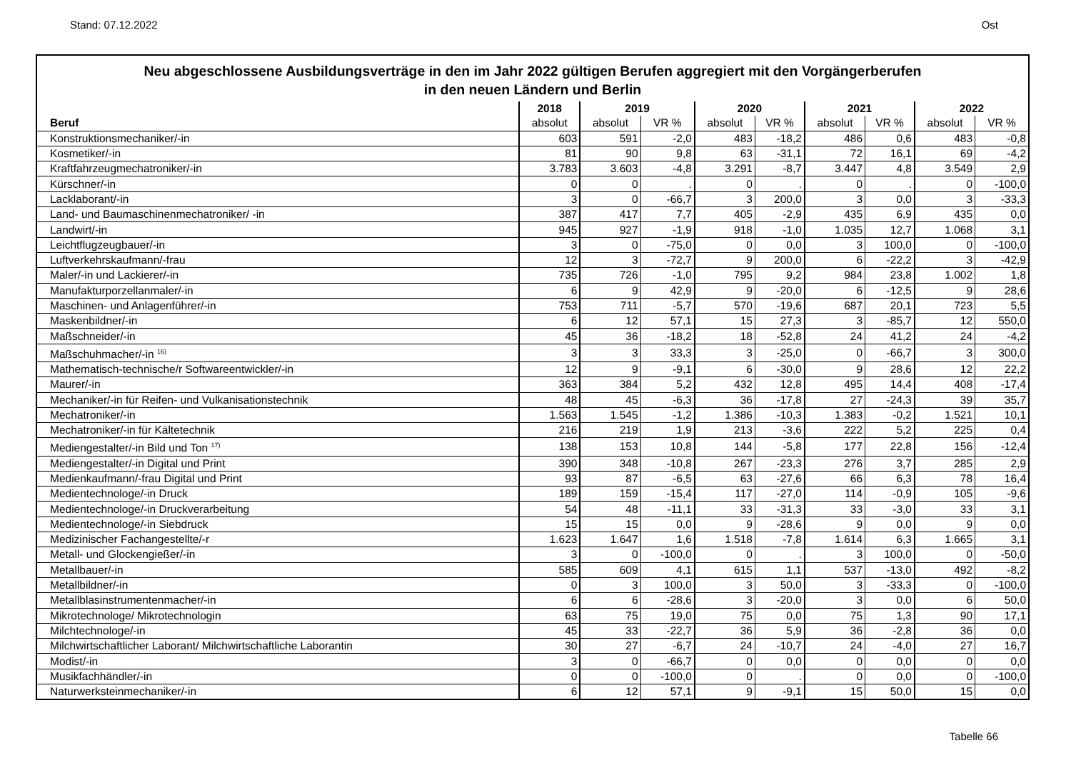Stand: 07.12.2022 Ost
Neu abgeschlossene Ausbildungsverträge in den im Jahr 2022 gültigen Berufen aggregiert mit den Vorgängerberufen
in den neuen Ländern und Berlin
| | 2018 | 2019 | | 2020 | | 2021 | | 2022 | |
| --- | --- | --- | --- | --- | --- | --- | --- | --- | --- |
| Beruf | absolut | absolut | VR % | absolut | VR % | absolut | VR % | absolut | VR % |
| Konstruktionsmechaniker/-in | 603 | 591 | -2,0 | 483 | -18,2 | 486 | 0,6 | 483 | -0,8 |
| Kosmetiker/-in | 81 | 90 | 9,8 | 63 | -31,1 | 72 | 16,1 | 69 | -4,2 |
| Kraftfahrzeugmechatroniker/-in | 3.783 | 3.603 | -4,8 | 3.291 | -8,7 | 3.447 | 4,8 | 3.549 | 2,9 |
| Kürschner/-in | 0 | 0 | . | 0 | . | 0 | . | 0 | -100,0 |
| Lacklaborant/-in | 3 | 0 | -66,7 | 3 | 200,0 | 3 | 0,0 | 3 | -33,3 |
| Land- und Baumaschinenmechatroniker/ -in | 387 | 417 | 7,7 | 405 | -2,9 | 435 | 6,9 | 435 | 0,0 |
| Landwirt/-in | 945 | 927 | -1,9 | 918 | -1,0 | 1.035 | 12,7 | 1.068 | 3,1 |
| Leichtflugzeugbauer/-in | 3 | 0 | -75,0 | 0 | 0,0 | 3 | 100,0 | 0 | -100,0 |
| Luftverkehrskaufmann/-frau | 12 | 3 | -72,7 | 9 | 200,0 | 6 | -22,2 | 3 | -42,9 |
| Maler/-in und Lackierer/-in | 735 | 726 | -1,0 | 795 | 9,2 | 984 | 23,8 | 1.002 | 1,8 |
| Manufakturporzellanmaler/-in | 6 | 9 | 42,9 | 9 | -20,0 | 6 | -12,5 | 9 | 28,6 |
| Maschinen- und Anlagenführer/-in | 753 | 711 | -5,7 | 570 | -19,6 | 687 | 20,1 | 723 | 5,5 |
| Maskenbildner/-in | 6 | 12 | 57,1 | 15 | 27,3 | 3 | -85,7 | 12 | 550,0 |
| Maßschneider/-in | 45 | 36 | -18,2 | 18 | -52,8 | 24 | 41,2 | 24 | -4,2 |
| Maßschuhmacher/-in <sup>16)</sup> | 3 | 3 | 33,3 | 3 | -25,0 | 0 | -66,7 | 3 | 300,0 |
| Mathematisch-technische/r Softwareentwickler/-in | 12 | 9 | -9,1 | 6 | -30,0 | 9 | 28,6 | 12 | 22,2 |
| Maurer/-in | 363 | 384 | 5,2 | 432 | 12,8 | 495 | 14,4 | 408 | -17,4 |
| Mechaniker/-in für Reifen- und Vulkanisationstechnik | 48 | 45 | -6,3 | 36 | -17,8 | 27 | -24,3 | 39 | 35,7 |
| Mechatroniker/-in | 1.563 | 1.545 | -1,2 | 1.386 | -10,3 | 1.383 | -0,2 | 1.521 | 10,1 |
| Mechatroniker/-in für Kältetechnik | 216 | 219 | 1,9 | 213 | -3,6 | 222 | 5,2 | 225 | 0,4 |
| Mediengestalter/-in Bild und Ton <sup>17)</sup> | 138 | 153 | 10,8 | 144 | -5,8 | 177 | 22,8 | 156 | -12,4 |
| Mediengestalter/-in Digital und Print | 390 | 348 | -10,8 | 267 | -23,3 | 276 | 3,7 | 285 | 2,9 |
| Medienkaufmann/-frau Digital und Print | 93 | 87 | -6,5 | 63 | -27,6 | 66 | 6,3 | 78 | 16,4 |
| Medientechnologe/-in Druck | 189 | 159 | -15,4 | 117 | -27,0 | 114 | -0,9 | 105 | -9,6 |
| Medientechnologe/-in Druckverarbeitung | 54 | 48 | -11,1 | 33 | -31,3 | 33 | -3,0 | 33 | 3,1 |
| Medientechnologe/-in Siebdruck | 15 | 15 | 0,0 | 9 | -28,6 | 9 | 0,0 | 9 | 0,0 |
| Medizinischer Fachangestellte/-r | 1.623 | 1.647 | 1,6 | 1.518 | -7,8 | 1.614 | 6,3 | 1.665 | 3,1 |
| Metall- und Glockengießer/-in | 3 | 0 | -100,0 | 0 | . | 3 | 100,0 | 0 | -50,0 |
| Metallbauer/-in | 585 | 609 | 4,1 | 615 | 1,1 | 537 | -13,0 | 492 | -8,2 |
| Metallbildner/-in | 0 | 3 | 100,0 | 3 | 50,0 | 3 | -33,3 | 0 | -100,0 |
| Metallblasinstrumentenmacher/-in | 6 | 6 | -28,6 | 3 | -20,0 | 3 | 0,0 | 6 | 50,0 |
| Mikrotechnologe/ Mikrotechnologin | 63 | 75 | 19,0 | 75 | 0,0 | 75 | 1,3 | 90 | 17,1 |
| Milchtechnologe/-in | 45 | 33 | -22,7 | 36 | 5,9 | 36 | -2,8 | 36 | 0,0 |
| Milchwirtschaftlicher Laborant/ Milchwirtschaftliche Laborantin | 30 | 27 | -6,7 | 24 | -10,7 | 24 | -4,0 | 27 | 16,7 |
| Modist/-in | 3 | 0 | -66,7 | 0 | 0,0 | 0 | 0,0 | 0 | 0,0 |
| Musikfachhändler/-in | 0 | 0 | -100,0 | 0 | . | 0 | 0,0 | 0 | -100,0 |
| Naturwerksteinmechaniker/-in | 6 | 12 | 57,1 | 9 | -9,1 | 15 | 50,0 | 15 | 0,0 |
Tabelle 66